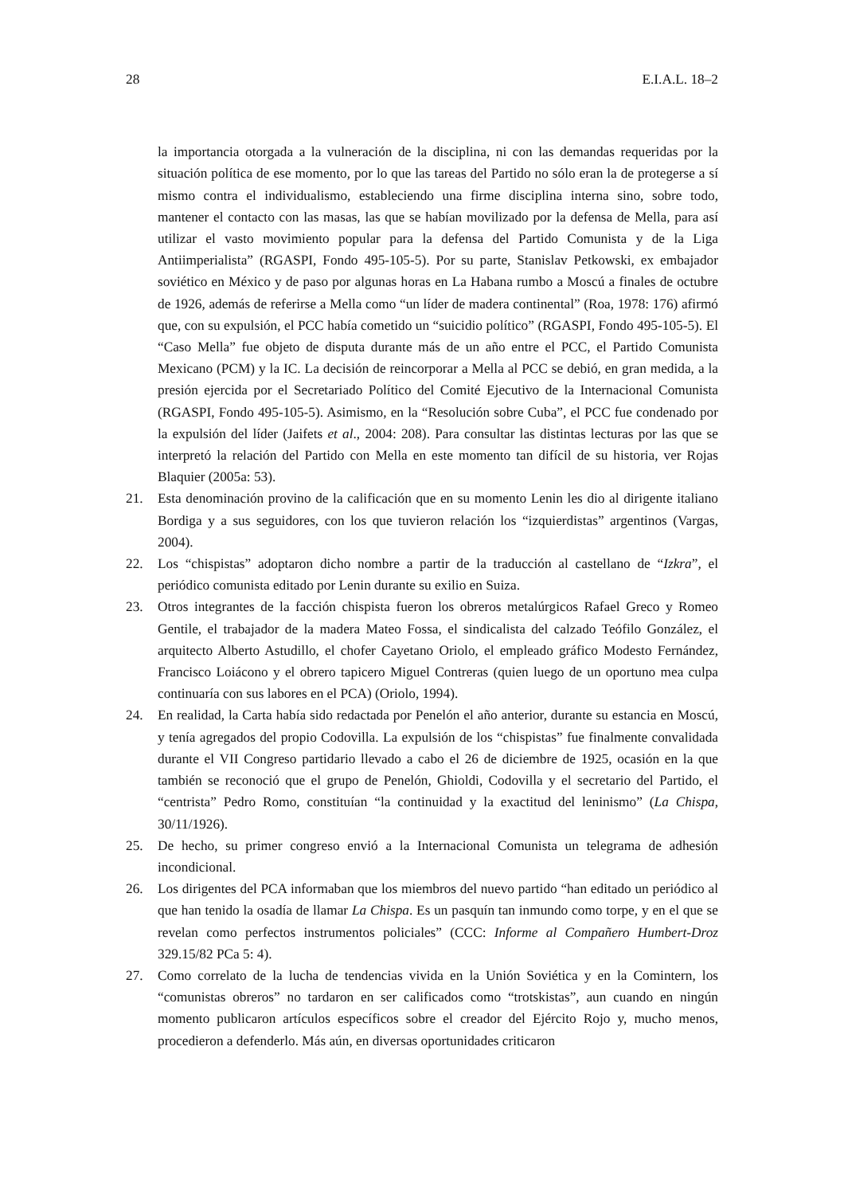28 E.I.A.L. 18–2
la importancia otorgada a la vulneración de la disciplina, ni con las demandas requeridas por la situación política de ese momento, por lo que las tareas del Partido no sólo eran la de protegerse a sí mismo contra el individualismo, estableciendo una firme disciplina interna sino, sobre todo, mantener el contacto con las masas, las que se habían movilizado por la defensa de Mella, para así utilizar el vasto movimiento popular para la defensa del Partido Comunista y de la Liga Antiimperialista” (RGASPI, Fondo 495-105-5). Por su parte, Stanislav Petkowski, ex embajador soviético en México y de paso por algunas horas en La Habana rumbo a Moscú a finales de octubre de 1926, además de referirse a Mella como “un líder de madera continental” (Roa, 1978: 176) afirmó que, con su expulsión, el PCC había cometido un “suicidio político” (RGASPI, Fondo 495-105-5). El “Caso Mella” fue objeto de disputa durante más de un año entre el PCC, el Partido Comunista Mexicano (PCM) y la IC. La decisión de reincorporar a Mella al PCC se debió, en gran medida, a la presión ejercida por el Secretariado Político del Comité Ejecutivo de la Internacional Comunista (RGASPI, Fondo 495-105-5). Asimismo, en la “Resolución sobre Cuba”, el PCC fue condenado por la expulsión del líder (Jaifets et al., 2004: 208). Para consultar las distintas lecturas por las que se interpretó la relación del Partido con Mella en este momento tan difícil de su historia, ver Rojas Blaquier (2005a: 53).
21. Esta denominación provino de la calificación que en su momento Lenin les dio al dirigente italiano Bordiga y a sus seguidores, con los que tuvieron relación los “izquierdistas” argentinos (Vargas, 2004).
22. Los “chispistas” adoptaron dicho nombre a partir de la traducción al castellano de “Izkra”, el periódico comunista editado por Lenin durante su exilio en Suiza.
23. Otros integrantes de la facción chispista fueron los obreros metalúrgicos Rafael Greco y Romeo Gentile, el trabajador de la madera Mateo Fossa, el sindicalista del calzado Teófilo González, el arquitecto Alberto Astudillo, el chofer Cayetano Oriolo, el empleado gráfico Modesto Fernández, Francisco Loiácono y el obrero tapicero Miguel Contreras (quien luego de un oportuno mea culpa continuaría con sus labores en el PCA) (Oriolo, 1994).
24. En realidad, la Carta había sido redactada por Penelón el año anterior, durante su estancia en Moscú, y tenía agregados del propio Codovilla. La expulsión de los “chispistas” fue finalmente convalidada durante el VII Congreso partidario llevado a cabo el 26 de diciembre de 1925, ocasión en la que también se reconoció que el grupo de Penelón, Ghioldi, Codovilla y el secretario del Partido, el “centrista” Pedro Romo, constituían “la continuidad y la exactitud del leninismo” (La Chispa, 30/11/1926).
25. De hecho, su primer congreso envió a la Internacional Comunista un telegrama de adhesión incondicional.
26. Los dirigentes del PCA informaban que los miembros del nuevo partido “han editado un periódico al que han tenido la osadía de llamar La Chispa. Es un pasquín tan inmundo como torpe, y en el que se revelan como perfectos instrumentos policiales” (CCC: Informe al Compañero Humbert-Droz 329.15/82 PCa 5: 4).
27. Como correlato de la lucha de tendencias vivida en la Unión Soviética y en la Comintern, los “comunistas obreros” no tardaron en ser calificados como “trotskistas”, aun cuando en ningún momento publicaron artículos específicos sobre el creador del Ejército Rojo y, mucho menos, procedieron a defenderlo. Más aún, en diversas oportunidades criticaron